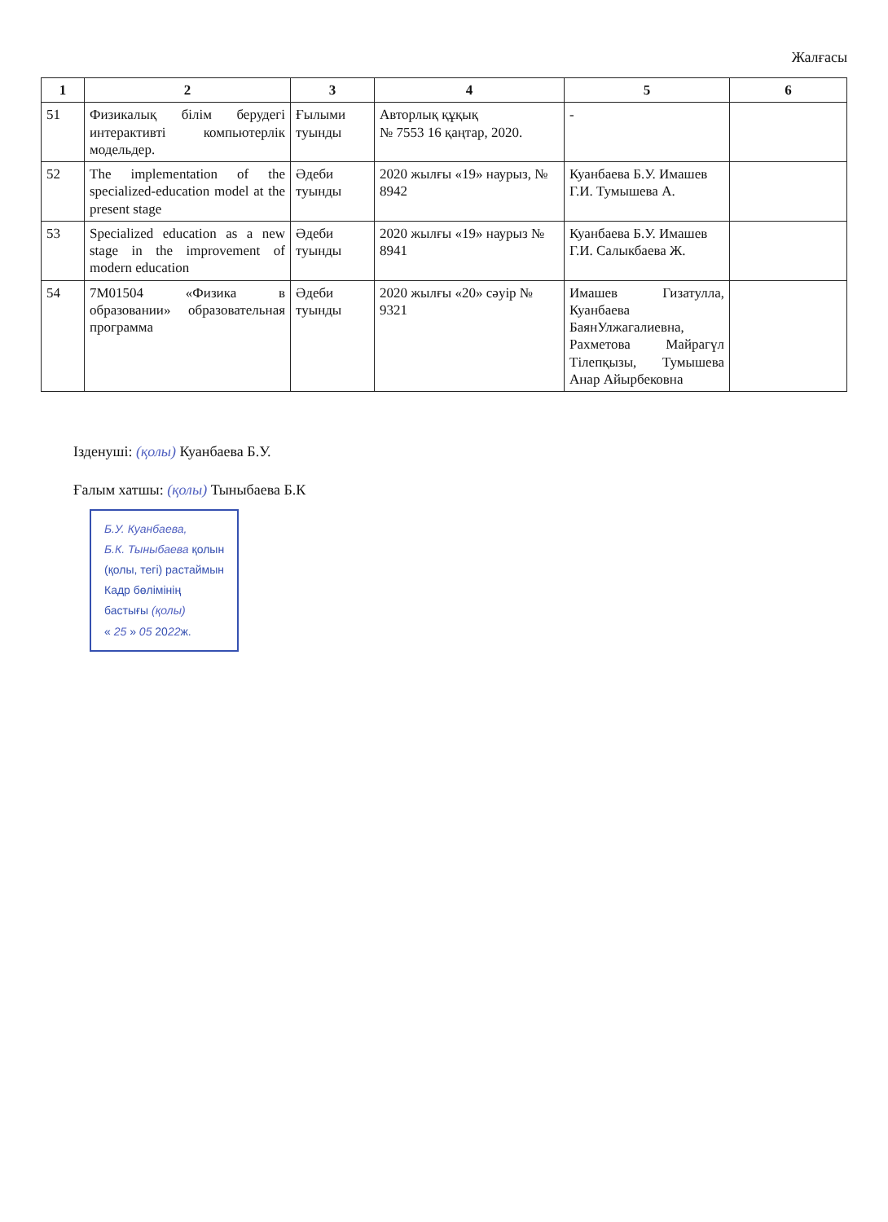Жалғасы
| 1 | 2 | 3 | 4 | 5 | 6 |
| --- | --- | --- | --- | --- | --- |
| 51 | Физикалық білім берудегі интерактивті компьютерлік модельдер. | Ғылыми туынды | Авторлық құқық № 7553 16 қаңтар, 2020. | - | |
| 52 | The implementation of the specialized-education model at the present stage | Әдеби туынды | 2020 жылғы «19» наурыз, № 8942 | Куанбаева Б.У. Имашев Г.И. Тумышева А. | |
| 53 | Specialized education as a new stage in the improvement of modern education | Әдеби туынды | 2020 жылғы «19» наурыз № 8941 | Куанбаева Б.У. Имашев Г.И. Салыкбаева Ж. | |
| 54 | 7M01504 «Физика в образовании» образовательная программа | Әдеби туынды | 2020 жылғы «20» сәуір № 9321 | Имашев Гизатулла, Куанбаева БаянУлжагалиевна, Рахметова Майрагүл Тілепқызы, Тумышева Анар Айырбековна | |
Ізденуші: (қолы) Куанбаева Б.У.
Ғалым хатшы: (қолы) Тыныбаева Б.К
Б.У. Куанбаева,
Б.К. Тыныбаева қолын
(қолы, тегі) растаймын
Кадр бөлімінің
бастығы (қолы)
« 25 » 05 2022ж.